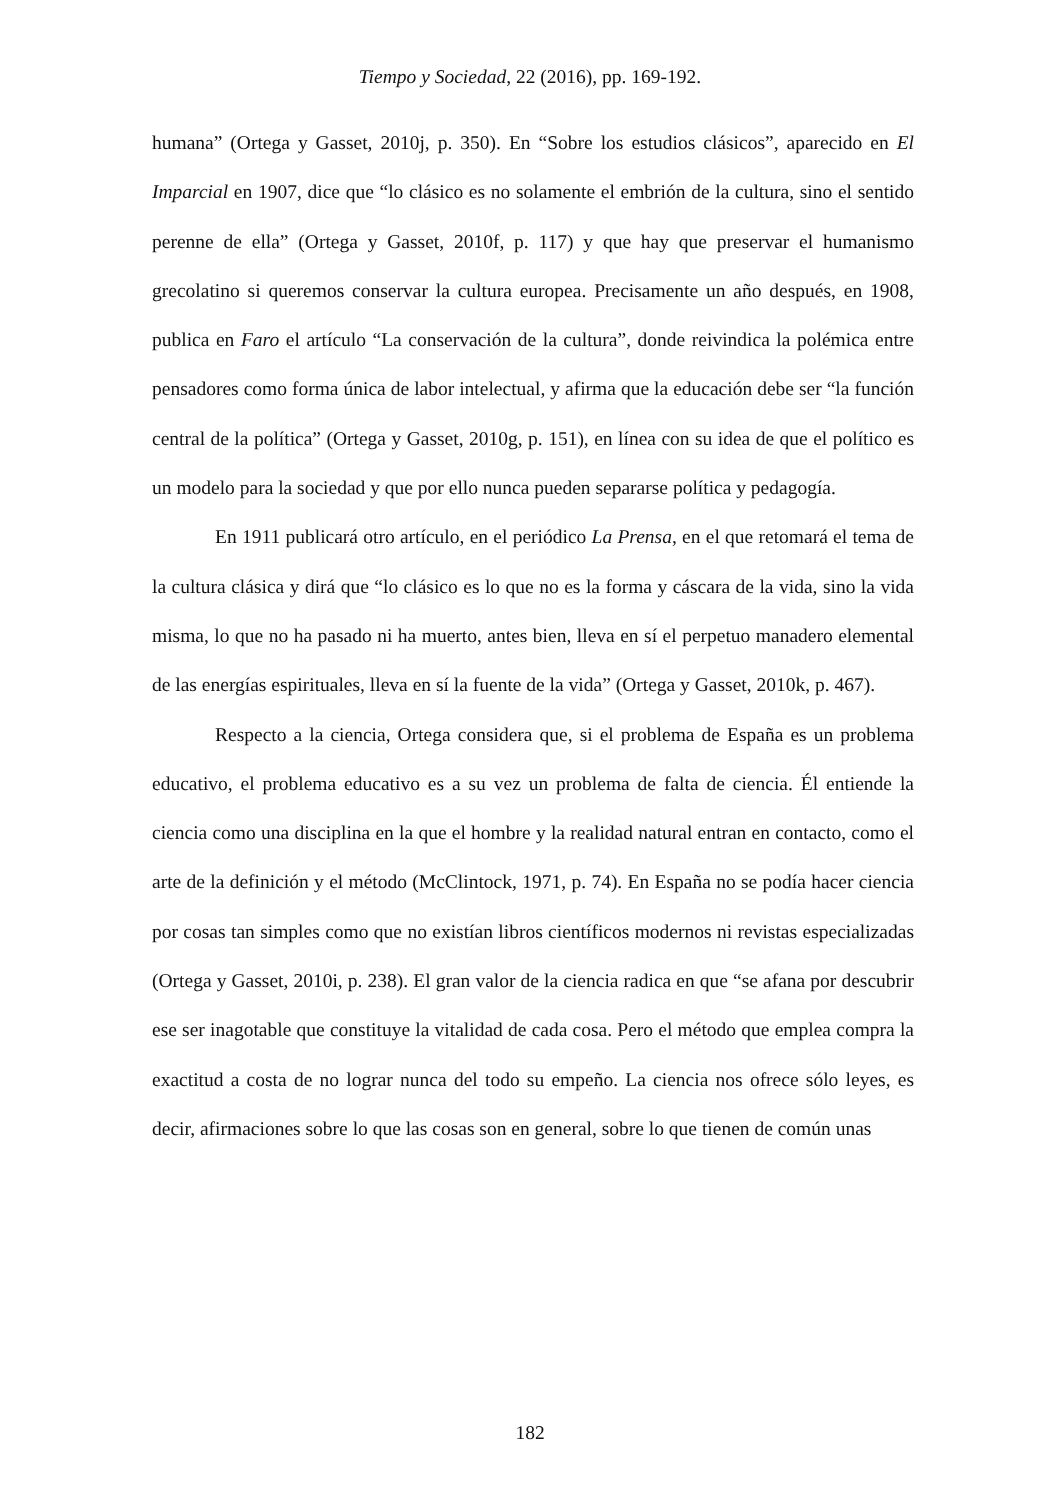Tiempo y Sociedad, 22 (2016), pp. 169-192.
humana” (Ortega y Gasset, 2010j, p. 350). En “Sobre los estudios clásicos”, aparecido en El Imparcial en 1907, dice que “lo clásico es no solamente el embrión de la cultura, sino el sentido perenne de ella” (Ortega y Gasset, 2010f, p. 117) y que hay que preservar el humanismo grecolatino si queremos conservar la cultura europea. Precisamente un año después, en 1908, publica en Faro el artículo “La conservación de la cultura”, donde reivindica la polémica entre pensadores como forma única de labor intelectual, y afirma que la educación debe ser “la función central de la política” (Ortega y Gasset, 2010g, p. 151), en línea con su idea de que el político es un modelo para la sociedad y que por ello nunca pueden separarse política y pedagogía.
En 1911 publicará otro artículo, en el periódico La Prensa, en el que retomará el tema de la cultura clásica y dirá que “lo clásico es lo que no es la forma y cáscara de la vida, sino la vida misma, lo que no ha pasado ni ha muerto, antes bien, lleva en sí el perpetuo manadero elemental de las energías espirituales, lleva en sí la fuente de la vida” (Ortega y Gasset, 2010k, p. 467).
Respecto a la ciencia, Ortega considera que, si el problema de España es un problema educativo, el problema educativo es a su vez un problema de falta de ciencia. Él entiende la ciencia como una disciplina en la que el hombre y la realidad natural entran en contacto, como el arte de la definición y el método (McClintock, 1971, p. 74). En España no se podía hacer ciencia por cosas tan simples como que no existían libros científicos modernos ni revistas especializadas (Ortega y Gasset, 2010i, p. 238). El gran valor de la ciencia radica en que “se afana por descubrir ese ser inagotable que constituye la vitalidad de cada cosa. Pero el método que emplea compra la exactitud a costa de no lograr nunca del todo su empeño. La ciencia nos ofrece sólo leyes, es decir, afirmaciones sobre lo que las cosas son en general, sobre lo que tienen de común unas
182